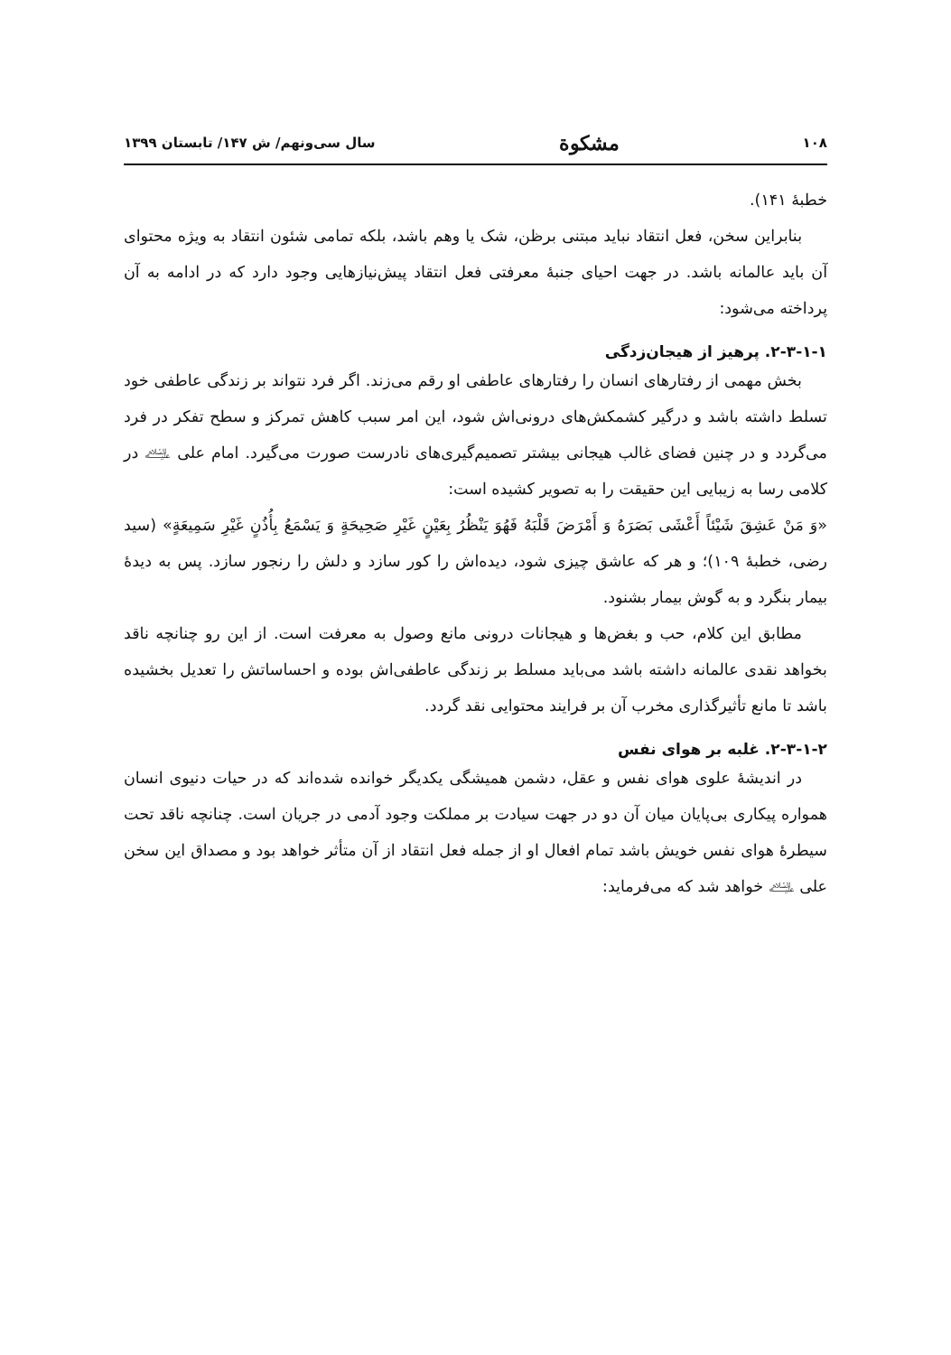۱۰۸ مشکوة سال سی‌ونهم/ ش ۱۴۷/ تابستان ۱۳۹۹
خطبهٔ ۱۴۱).
بنابراین سخن، فعل انتقاد نباید مبتنی برظن، شک یا وهم باشد، بلکه تمامی شئون انتقاد به ویژه محتوای آن باید عالمانه باشد. در جهت احیای جنبهٔ معرفتی فعل انتقاد پیش‌نیازهایی وجود دارد که در ادامه به آن پرداخته می‌شود:
۲-۳-۱-۱. پرهیز از هیجان‌زدگی
بخش مهمی از رفتارهای انسان را رفتارهای عاطفی او رقم می‌زند. اگر فرد نتواند بر زندگی عاطفی خود تسلط داشته باشد و درگیر کشمکش‌های درونی‌اش شود، این امر سبب کاهش تمرکز و سطح تفکر در فرد می‌گردد و در چنین فضای غالب هیجانی بیشتر تصمیم‌گیری‌های نادرست صورت می‌گیرد. امام علی ﵇ در کلامی رسا به زیبایی این حقیقت را به تصویر کشیده است:
«وَ مَنْ عَشِقَ شَیْئاً أَعْشَی بَصَرَهُ وَ أَمْرَضَ قَلْبَهُ فَهُوَ یَنْظُرُ بِعَیْنٍ غَیْرِ صَحِیحَةٍ وَ یَسْمَعُ بِأُذُنٍ غَیْرِ سَمِیعَةٍ» (سید رضی، خطبهٔ ۱۰۹)؛ و هر که عاشق چیزی شود، دیده‌اش را کور سازد و دلش را رنجور سازد. پس به دیدهٔ بیمار بنگرد و به گوش بیمار بشنود.
مطابق این کلام، حب و بغض‌ها و هیجانات درونی مانع وصول به معرفت است. از این رو چنانچه ناقد بخواهد نقدی عالمانه داشته باشد می‌باید مسلط بر زندگی عاطفی‌اش بوده و احساساتش را تعدیل بخشیده باشد تا مانع تأثیرگذاری مخرب آن بر فرایند محتوایی نقد گردد.
۲-۳-۱-۲. غلبه بر هوای نفس
در اندیشهٔ علوی هوای نفس و عقل، دشمن همیشگی یکدیگر خوانده شده‌اند که در حیات دنیوی انسان همواره پیکاری بی‌پایان میان آن دو در جهت سیادت بر مملکت وجود آدمی در جریان است. چنانچه ناقد تحت سیطرهٔ هوای نفس خویش باشد تمام افعال او از جمله فعل انتقاد از آن متأثر خواهد بود و مصداق این سخن علی ﵇ خواهد شد که می‌فرماید: